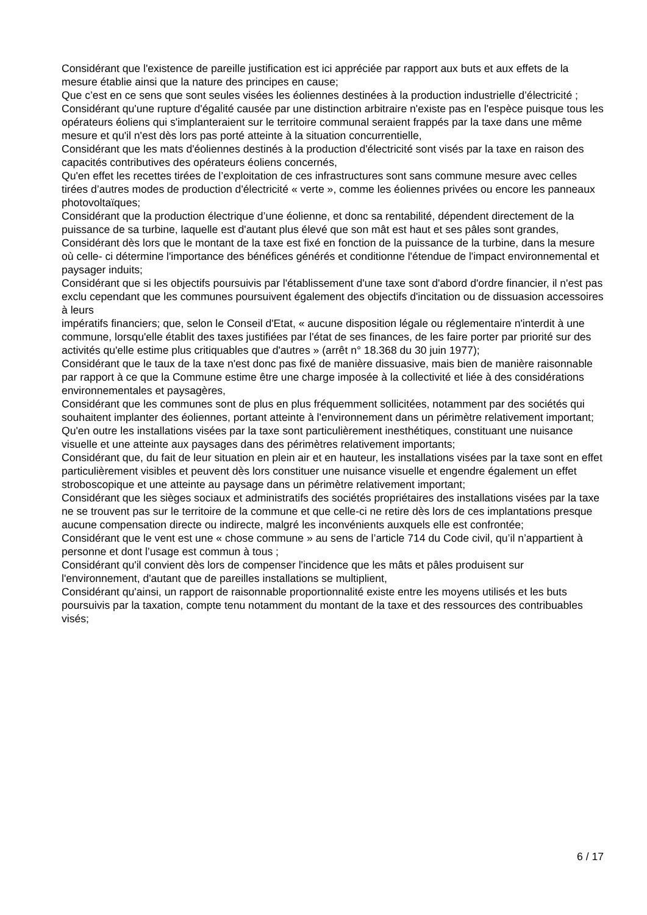Considérant que l'existence de pareille justification est ici appréciée par rapport aux buts et aux effets de la mesure établie ainsi que la nature des principes en cause;
Que c’est en ce sens que sont seules visées les éoliennes destinées à la production industrielle d’électricité ;
Considérant qu'une rupture d'égalité causée par une distinction arbitraire n'existe pas en l'espèce puisque tous les opérateurs éoliens qui s'implanteraient sur le territoire communal seraient frappés par la taxe dans une même mesure et qu'il n'est dès lors pas porté atteinte à la situation concurrentielle,
Considérant que les mats d'éoliennes destinés à la production d'électricité sont visés par la taxe en raison des capacités contributives des opérateurs éoliens concernés,
Qu'en effet les recettes tirées de l’exploitation de ces infrastructures sont sans commune mesure avec celles tirées d’autres modes de production d'électricité « verte », comme les éoliennes privées ou encore les panneaux photovoltaïques;
Considérant que la production électrique d’une éolienne, et donc sa rentabilité, dépendent directement de la puissance de sa turbine, laquelle est d'autant plus élevé que son mât est haut et ses pâles sont grandes,
Considérant dès lors que le montant de la taxe est fixé en fonction de la puissance de la turbine, dans la mesure où celle- ci détermine l'importance des bénéfices générés et conditionne l'étendue de l'impact environnemental et paysager induits;
Considérant que si les objectifs poursuivis par l'établissement d'une taxe sont d'abord d'ordre financier, il n'est pas exclu cependant que les communes poursuivent également des objectifs d'incitation ou de dissuasion accessoires à leurs
impératifs financiers; que, selon le Conseil d'Etat, « aucune disposition légale ou réglementaire n'interdit à une commune, lorsqu'elle établit des taxes justifiées par l'état de ses finances, de les faire porter par priorité sur des activités qu'elle estime plus critiquables que d'autres » (arrêt n° 18.368 du 30 juin 1977);
Considérant que le taux de la taxe n'est donc pas fixé de manière dissuasive, mais bien de manière raisonnable par rapport à ce que la Commune estime être une charge imposée à la collectivité et liée à des considérations environnementales et paysagères,
Considérant que les communes sont de plus en plus fréquemment sollicitées, notamment par des sociétés qui souhaitent implanter des éoliennes, portant atteinte à l'environnement dans un périmètre relativement important;
Qu'en outre les installations visées par la taxe sont particulièrement inesthétiques, constituant une nuisance visuelle et une atteinte aux paysages dans des périmètres relativement importants;
Considérant que, du fait de leur situation en plein air et en hauteur, les installations visées par la taxe sont en effet particulièrement visibles et peuvent dès lors constituer une nuisance visuelle et engendre également un effet stroboscopique et une atteinte au paysage dans un périmètre relativement important;
Considérant que les sièges sociaux et administratifs des sociétés propriétaires des installations visées par la taxe ne se trouvent pas sur le territoire de la commune et que celle-ci ne retire dès lors de ces implantations presque aucune compensation directe ou indirecte, malgré les inconvénients auxquels elle est confrontée;
Considérant que le vent est une « chose commune » au sens de l’article 714 du Code civil, qu’il n’appartient à personne et dont l’usage est commun à tous ;
Considérant qu'il convient dès lors de compenser l'incidence que les mâts et pâles produisent sur l'environnement, d'autant que de pareilles installations se multiplient,
Considérant qu'ainsi, un rapport de raisonnable proportionnalité existe entre les moyens utilisés et les buts poursuivis par la taxation, compte tenu notamment du montant de la taxe et des ressources des contribuables visés;
6 / 17